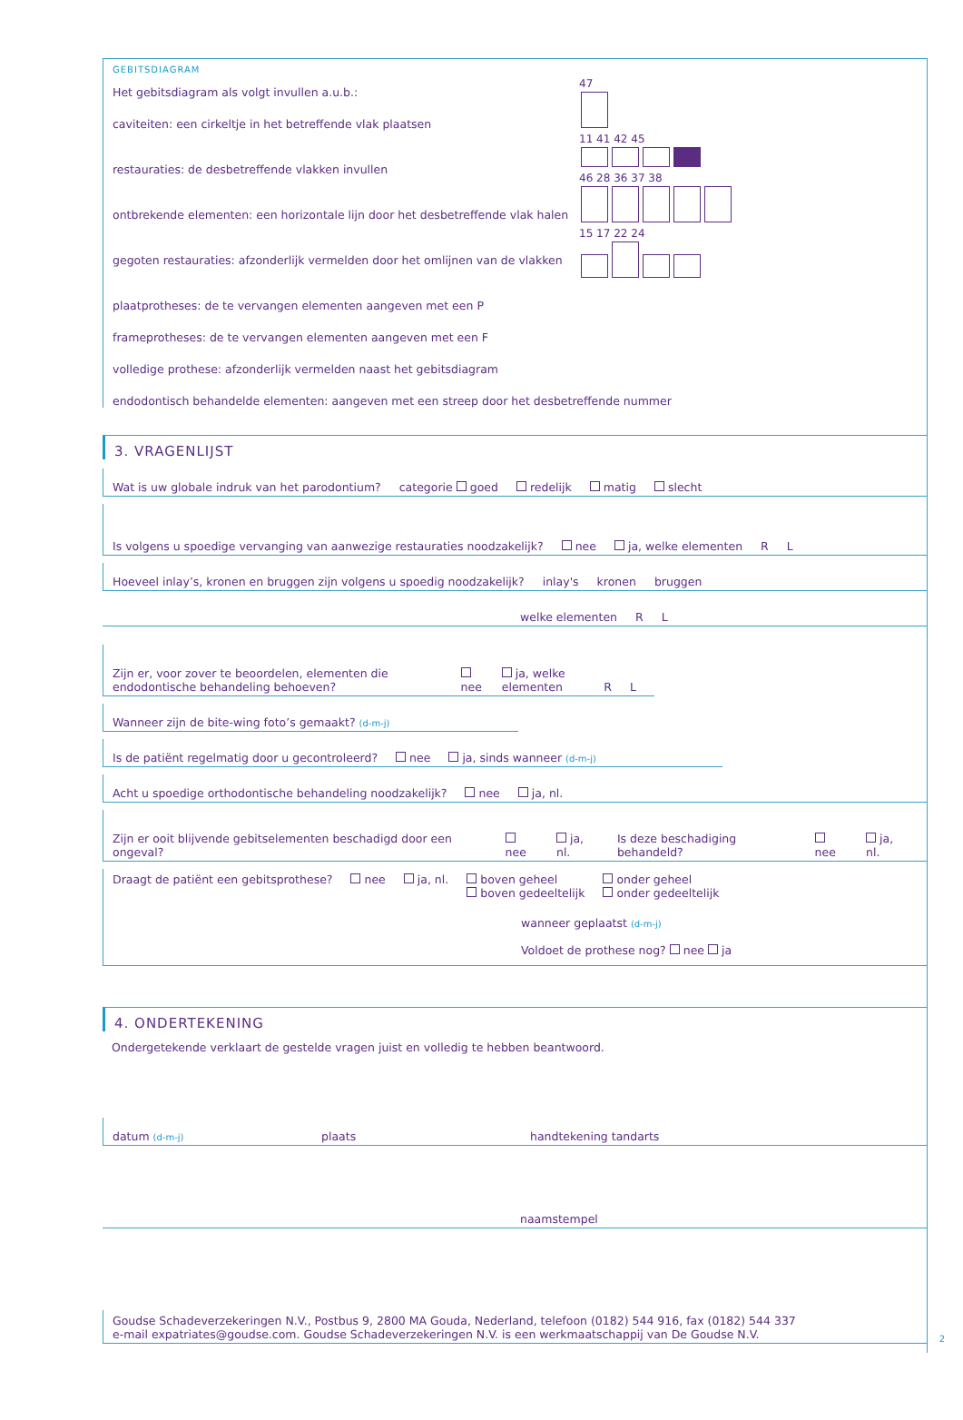GEBITSDIAGRAM
Het gebitsdiagram als volgt invullen a.u.b.:
caviteiten: een cirkeltje in het betreffende vlak plaatsen
restauraties: de desbetreffende vlakken invullen
ontbrekende elementen: een horizontale lijn door het desbetreffende vlak halen
gegoten restauraties: afzonderlijk vermelden door het omlijnen van de vlakken
plaatprotheses: de te vervangen elementen aangeven met een P
frameprotheses: de te vervangen elementen aangeven met een F
volledige prothese: afzonderlijk vermelden naast het gebitsdiagram
endodontisch behandelde elementen: aangeven met een streep door het desbetreffende nummer
47
11 41 42 45
46 28 36 37 38
15 17 22 24
3. VRAGENLIJST
Wat is uw globale indruk van het parodontium? categorie goed redelijk matig slecht
Is volgens u spoedige vervanging van aanwezige restauraties noodzakelijk? nee ja, welke elementen R L
Hoeveel inlay’s, kronen en bruggen zijn volgens u spoedig noodzakelijk? inlay's kronen bruggen
welke elementen R L
Zijn er, voor zover te beoordelen, elementen die endodontische behandeling behoeven? nee ja, welke elementen R L
Wanneer zijn de bite-wing foto’s gemaakt? (d-m-j)
Is de patiënt regelmatig door u gecontroleerd? nee ja, sinds wanneer (d-m-j)
Acht u spoedige orthodontische behandeling noodzakelijk? nee ja, nl.
Zijn er ooit blijvende gebitselementen beschadigd door een ongeval? nee ja, nl. Is deze beschadiging behandeld? nee ja, nl.
Draagt de patiënt een gebitsprothese? nee ja, nl. boven geheel
boven gedeeltelijk onder geheel
onder gedeeltelijk
wanneer geplaatst (d-m-j)
Voldoet de prothese nog? nee ja
4. ONDERTEKENING
Ondergetekende verklaart de gestelde vragen juist en volledig te hebben beantwoord.
datum (d-m-j) plaats handtekening tandarts
naamstempel
Goudse Schadeverzekeringen N.V., Postbus 9, 2800 MA Gouda, Nederland, telefoon (0182) 544 916, fax (0182) 544 337
e-mail expatriates@goudse.com. Goudse Schadeverzekeringen N.V. is een werkmaatschappij van De Goudse N.V.
2